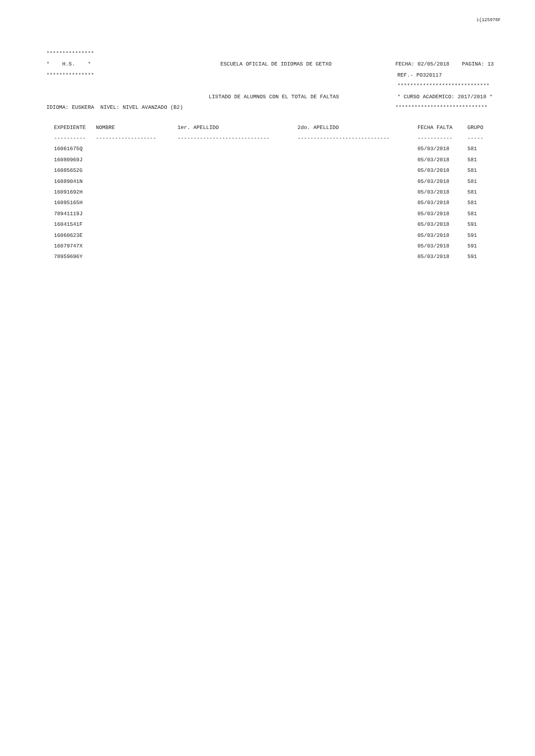i{125976F
***************
* H.S. * ESCUELA OFICIAL DE IDIOMAS DE GETXO FECHA: 02/05/2018 PAGINA: 13
*************** REF.- PO320117
*****************************
LISTADO DE ALUMNOS CON EL TOTAL DE FALTAS * CURSO ACADEMICO: 2017/2018 *
IDIOMA: EUSKERA NIVEL: NIVEL AVANZADO (B2) *****************************
| EXPEDIENTE | NOMBRE | 1er. APELLIDO | 2do. APELLIDO | FECHA FALTA | GRUPO |
| --- | --- | --- | --- | --- | --- |
| ---------- | ------------------- | ----------------------------- | ----------------------------- | ----------- | ----- |
| 16061675Q | | | | 05/03/2018 | 581 |
| 16080969J | | | | 05/03/2018 | 581 |
| 16085652G | | | | 05/03/2018 | 581 |
| 16089041N | | | | 05/03/2018 | 581 |
| 16091692H | | | | 05/03/2018 | 581 |
| 16095165H | | | | 05/03/2018 | 581 |
| 78941119J | | | | 05/03/2018 | 581 |
| 16041541F | | | | 05/03/2018 | 591 |
| 16060623E | | | | 05/03/2018 | 591 |
| 16079747X | | | | 05/03/2018 | 591 |
| 78959696Y | | | | 05/03/2018 | 591 |